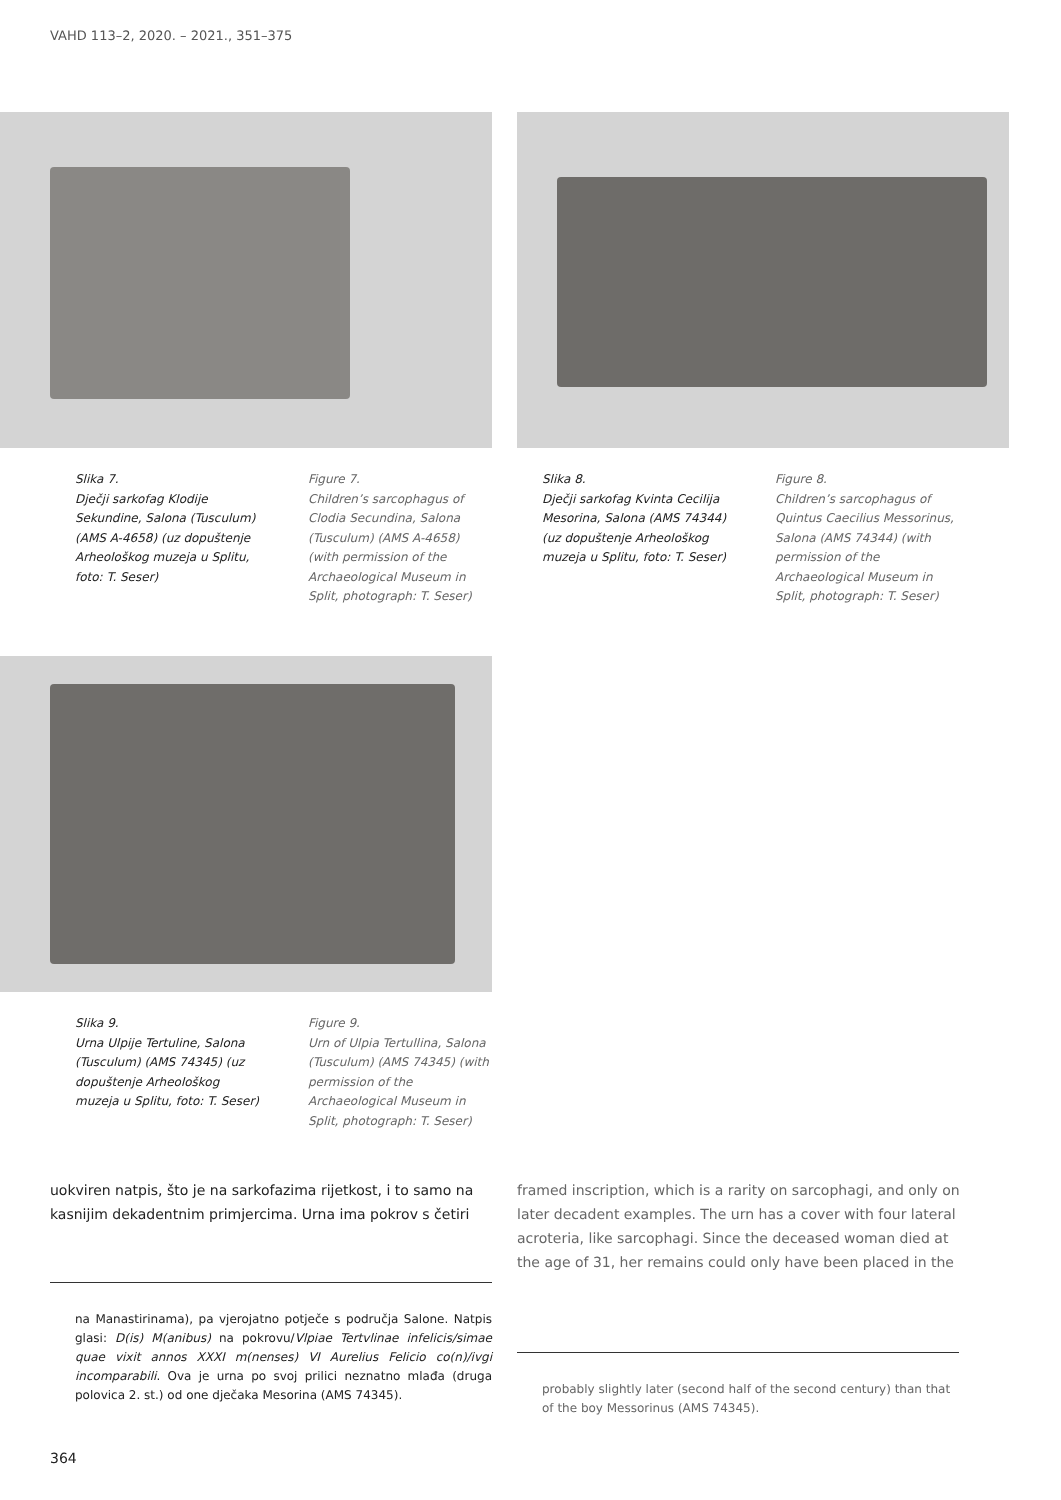VAHD 113–2, 2020. – 2021., 351–375
Slika 7.
Dječji sarkofag Klodije Sekundine, Salona (Tusculum) (AMS A-4658) (uz dopuštenje Arheološkog muzeja u Splitu, foto: T. Seser)
Figure 7.
Children’s sarcophagus of Clodia Secundina, Salona (Tusculum) (AMS A-4658) (with permission of the Archaeological Museum in Split, photograph: T. Seser)
Slika 8.
Dječji sarkofag Kvinta Cecilija Mesorina, Salona (AMS 74344) (uz dopuštenje Arheološkog muzeja u Splitu, foto: T. Seser)
Figure 8.
Children’s sarcophagus of Quintus Caecilius Messorinus, Salona (AMS 74344) (with permission of the Archaeological Museum in Split, photograph: T. Seser)
Slika 9.
Urna Ulpije Tertuline, Salona (Tusculum) (AMS 74345) (uz dopuštenje Arheološkog muzeja u Splitu, foto: T. Seser)
Figure 9.
Urn of Ulpia Tertullina, Salona (Tusculum) (AMS 74345) (with permission of the Archaeological Museum in Split, photograph: T. Seser)
uokviren natpis, što je na sarkofazima rijetkost, i to samo na kasnijim dekadentnim primjercima. Urna ima pokrov s četiri
framed inscription, which is a rarity on sarcophagi, and only on later decadent examples. The urn has a cover with four lateral acroteria, like sarcophagi. Since the deceased woman died at the age of 31, her remains could only have been placed in the
na Manastirinama), pa vjerojatno potječe s područja Salone. Natpis glasi: D(is) M(anibus) na pokrovu/Vlpiae Tertvlinae infelicis/simae quae vixit annos XXXI m(nenses) VI Aurelius Felicio co(n)/ivgi incomparabili. Ova je urna po svoj prilici neznatno mlađa (druga polovica 2. st.) od one dječaka Mesorina (AMS 74345).
probably slightly later (second half of the second century) than that of the boy Messorinus (AMS 74345).
364